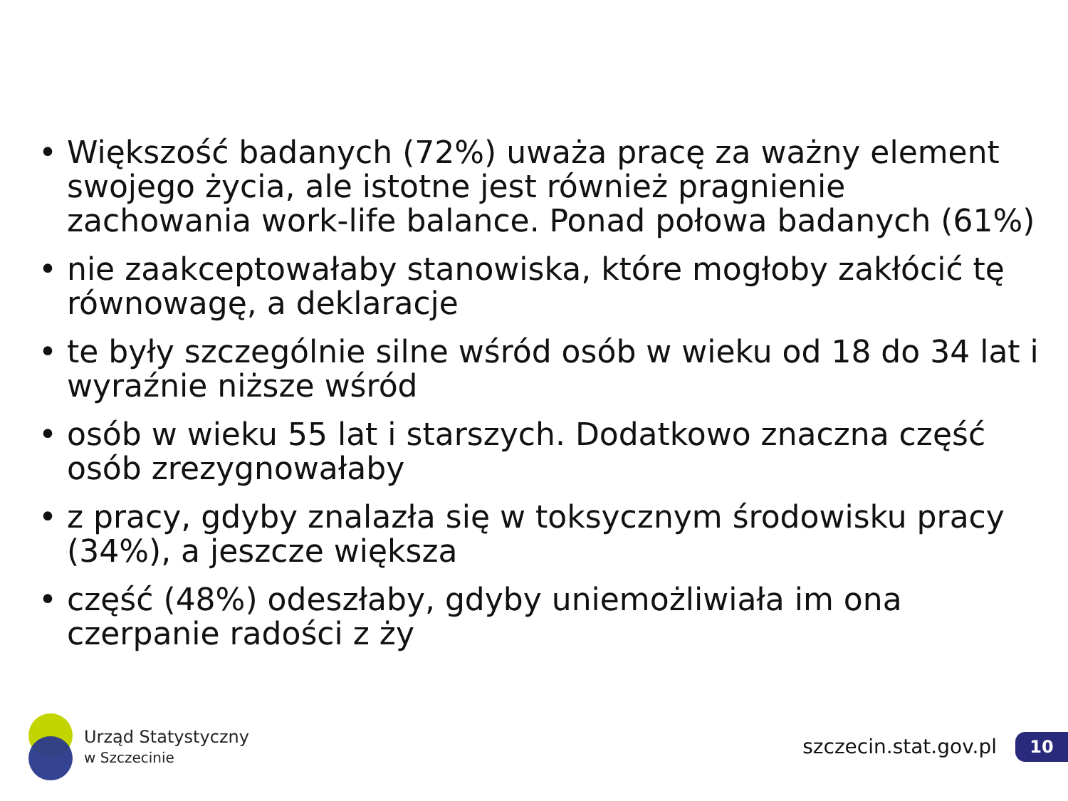• Większość badanych (72%) uważa pracę za ważny element swojego życia, ale istotne jest również pragnienie zachowania work-life balance. Ponad połowa badanych (61%)
• nie zaakceptowałaby stanowiska, które mogłoby zakłócić tę równowagę, a deklaracje
• te były szczególnie silne wśród osób w wieku od 18 do 34 lat i wyraźnie niższe wśród
• osób w wieku 55 lat i starszych. Dodatkowo znaczna część osób zrezygnowałaby
• z pracy, gdyby znalazła się w toksycznym środowisku pracy (34%), a jeszcze większa
• część (48%) odeszłaby, gdyby uniemożliwiała im ona czerpanie radości z ży
Urząd Statystyczny
w Szczecinie
szczecin.stat.gov.pl 10